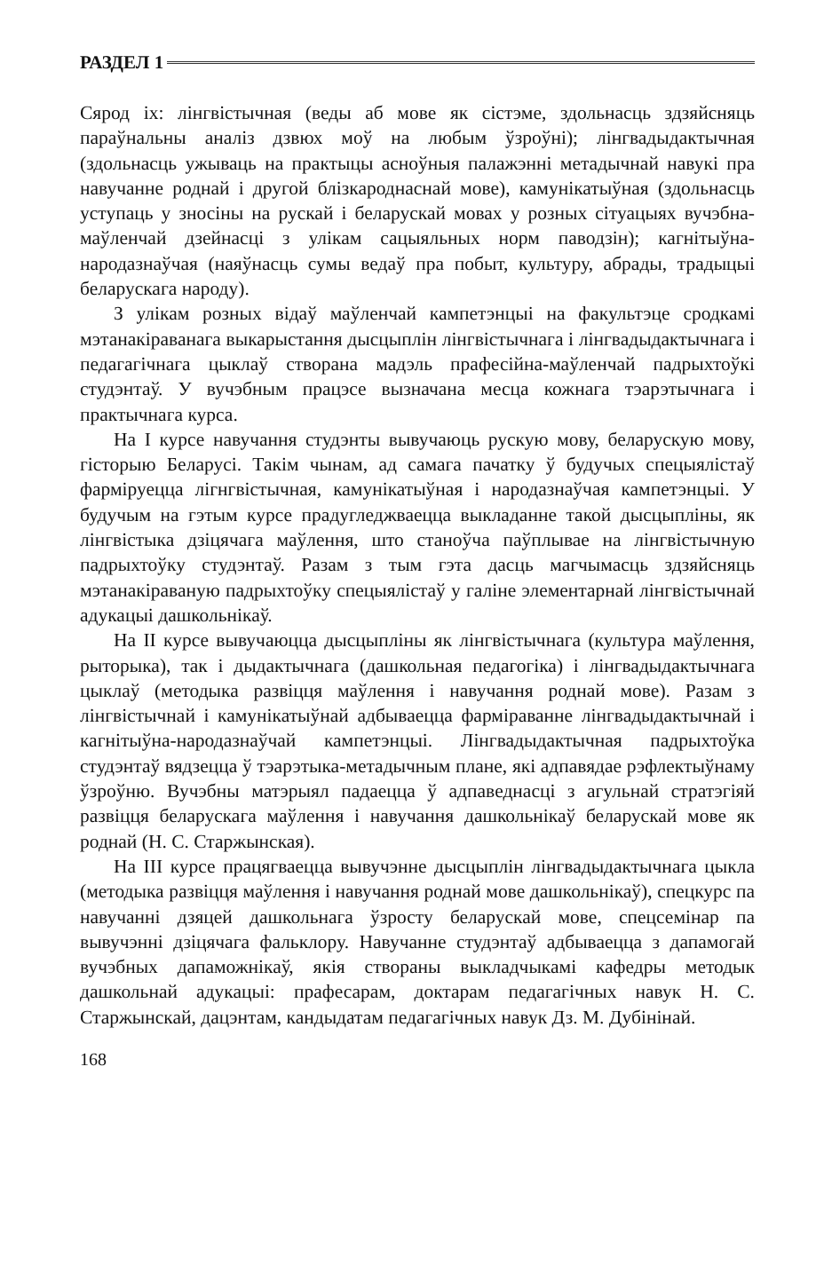РАЗДЕЛ 1
Сярод іх: лінгвістычная (веды аб мове як сістэме, здольнасць здзяйсняць параўнальны аналіз дзвюх моў на любым ўзроўні); лінгвадыдактычная (здольнасць ужываць на практыцы асноўныя палажэнні метадычнай навукі пра навучанне роднай і другой блізкароднаснай мове), камунікатыўная (здольнасць уступаць у зносіны на рускай і беларускай мовах у розных сітуацыях вучэбна-маўленчай дзейнасці з улікам сацыяльных норм паводзін); кагнітыўна-народазнаўчая (наяўнасць сумы ведаў пра побыт, культуру, абрады, традыцыі беларускага народу).
З улікам розных відаў маўленчай кампетэнцыі на факультэце сродкамі мэтанакіраванага выкарыстання дысцыплін лінгвістычнага і лінгвадыдактычнага і педагагічнага цыклаў створана мадэль прафесійна-маўленчай падрыхтоўкі студэнтаў. У вучэбным працэсе вызначана месца кожнага тэарэтычнага і практычнага курса.
На I курсе навучання студэнты вывучаюць рускую мову, беларускую мову, гісторыю Беларусі. Такім чынам, ад самага пачатку ў будучых спецыялістаў фарміруецца лігнгвістычная, камунікатыўная і народазнаўчая кампетэнцыі. У будучым на гэтым курсе прадугледжваецца выкладанне такой дысцыпліны, як лінгвістыка дзіцячага маўлення, што станоўча паўплывае на лінгвістычную падрыхтоўку студэнтаў. Разам з тым гэта дасць магчымасць здзяйсняць мэтанакіраваную падрыхтоўку спецыялістаў у галіне элементарнай лінгвістычнай адукацыі дашкольнікаў.
На II курсе вывучаюцца дысцыпліны як лінгвістычнага (культура маўлення, рыторыка), так і дыдактычнага (дашкольная педагогіка) і лінгвадыдактычнага цыклаў (методыка развіцця маўлення і навучання роднай мове). Разам з лінгвістычнай і камунікатыўнай адбываецца фарміраванне лінгвадыдактычнай і кагнітыўна-народазнаўчай кампетэнцыі. Лінгвадыдактычная падрыхтоўка студэнтаў вядзецца ў тэарэтыка-метадычным плане, які адпавядае рэфлектыўнаму ўзроўню. Вучэбны матэрыял падаецца ў адпаведнасці з агульнай стратэгіяй развіцця беларускага маўлення і навучання дашкольнікаў беларускай мове як роднай (Н. С. Старжынская).
На III курсе працягваецца вывучэнне дысцыплін лінгвадыдактычнага цыкла (методыка развіцця маўлення і навучання роднай мове дашкольнікаў), спецкурс па навучанні дзяцей дашкольнага ўзросту беларускай мове, спецсемінар па вывучэнні дзіцячага фальклору. Навучанне студэнтаў адбываецца з дапамогай вучэбных дапаможнікаў, якія створаны выкладчыкамі кафедры методык дашкольнай адукацыі: прафесарам, доктарам педагагічных навук Н. С. Старжынскай, дацэнтам, кандыдатам педагагічных навук Дз. М. Дубінінай.
168